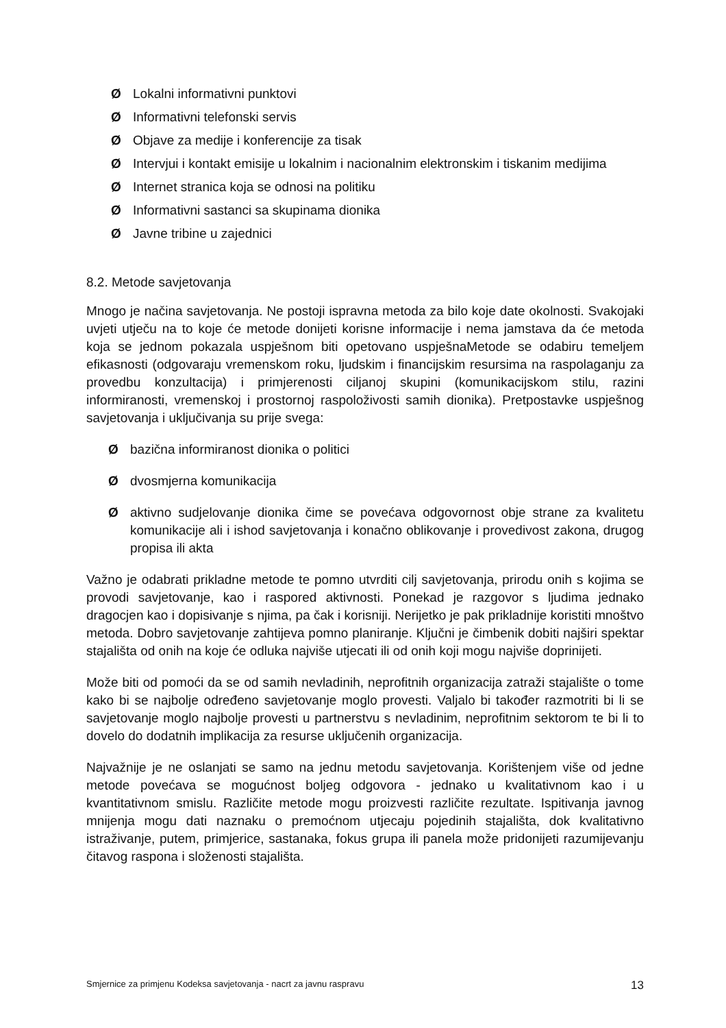Ø Lokalni informativni punktovi
Ø Informativni telefonski servis
Ø Objave za medije i konferencije za tisak
Ø Intervjui i kontakt emisije u lokalnim i nacionalnim elektronskim i tiskanim medijima
Ø Internet stranica koja se odnosi na politiku
Ø Informativni sastanci sa skupinama dionika
Ø Javne tribine u zajednici
8.2. Metode savjetovanja
Mnogo je načina savjetovanja. Ne postoji ispravna metoda za bilo koje date okolnosti. Svakojaki uvjeti utječu na to koje će metode donijeti korisne informacije i nema jamstava da će metoda koja se jednom pokazala uspješnom biti opetovano uspješnaMetode se odabiru temeljem efikasnosti (odgovaraju vremenskom roku, ljudskim i financijskim resursima na raspolaganju za provedbu konzultacija) i primjerenosti ciljanoj skupini (komunikacijskom stilu, razini informiranosti, vremenskoj i prostornoj raspoloživosti samih dionika). Pretpostavke uspješnog savjetovanja i uključivanja su prije svega:
Øbazična informiranost dionika o politici
Ødvosmjerna komunikacija
Øaktivno sudjelovanje dionika čime se povećava odgovornost obje strane za kvalitetu komunikacije ali i ishod savjetovanja i konačno oblikovanje i provedivost zakona, drugog propisa ili akta
Važno je odabrati prikladne metode te pomno utvrditi cilj savjetovanja, prirodu onih s kojima se provodi savjetovanje, kao i raspored aktivnosti. Ponekad je razgovor s ljudima jednako dragocjen kao i dopisivanje s njima, pa čak i korisniji. Nerijetko je pak prikladnije koristiti mnoštvo metoda. Dobro savjetovanje zahtijeva pomno planiranje. Ključni je čimbenik dobiti najširi spektar stajališta od onih na koje će odluka najviše utjecati ili od onih koji mogu najviše doprinijeti.
Može biti od pomoći da se od samih nevladinih, neprofitnih organizacija zatraži stajalište o tome kako bi se najbolje određeno savjetovanje moglo provesti. Valjalo bi također razmotriti bi li se savjetovanje moglo najbolje provesti u partnerstvu s nevladinim, neprofitnim sektorom te bi li to dovelo do dodatnih implikacija za resurse uključenih organizacija.
Najvažnije je ne oslanjati se samo na jednu metodu savjetovanja. Korištenjem više od jedne metode povećava se mogućnost boljeg odgovora - jednako u kvalitativnom kao i u kvantitativnom smislu. Različite metode mogu proizvesti različite rezultate. Ispitivanja javnog mnijenja mogu dati naznaku o premoćnom utjecaju pojedinih stajališta, dok kvalitativno istraživanje, putem, primjerice, sastanaka, fokus grupa ili panela može pridonijeti razumijevanju čitavog raspona i složenosti stajališta.
Smjernice za primjenu Kodeksa savjetovanja - nacrt za javnu raspravu 13